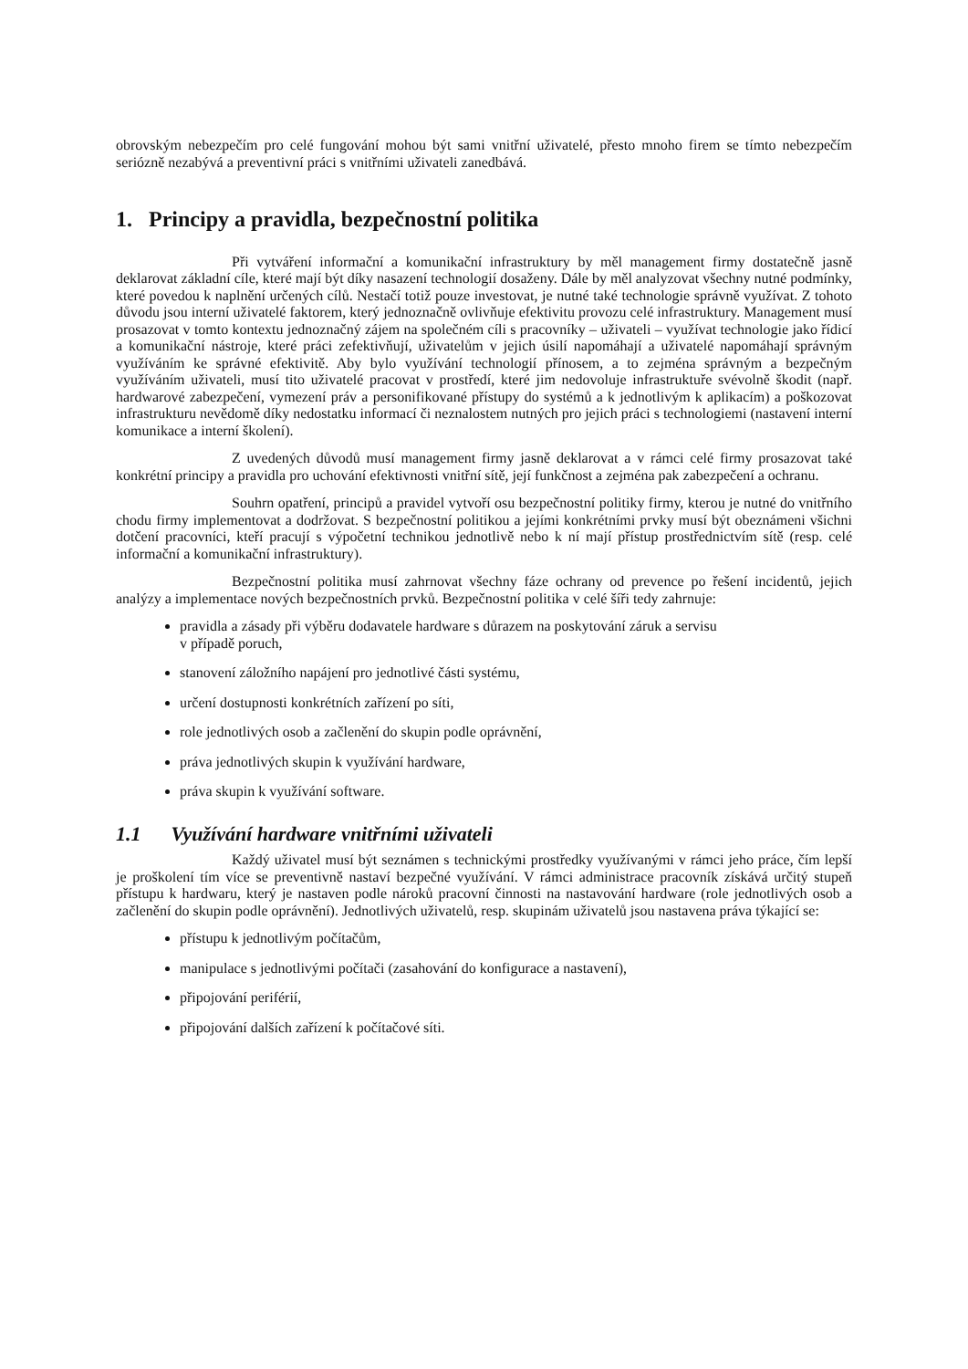obrovským nebezpečím pro celé fungování mohou být sami vnitřní uživatelé, přesto mnoho firem se tímto nebezpečím seriózně nezabývá a preventivní práci s vnitřními uživateli zanedbává.
1. Principy a pravidla, bezpečnostní politika
Při vytváření informační a komunikační infrastruktury by měl management firmy dostatečně jasně deklarovat základní cíle, které mají být díky nasazení technologií dosaženy. Dále by měl analyzovat všechny nutné podmínky, které povedou k naplnění určených cílů. Nestačí totiž pouze investovat, je nutné také technologie správně využívat. Z tohoto důvodu jsou interní uživatelé faktorem, který jednoznačně ovlivňuje efektivitu provozu celé infrastruktury. Management musí prosazovat v tomto kontextu jednoznačný zájem na společném cíli s pracovníky – uživateli – využívat technologie jako řídicí a komunikační nástroje, které práci zefektivňují, uživatelům v jejich úsilí napomáhají a uživatelé napomáhají správným využíváním ke správné efektivitě. Aby bylo využívání technologií přínosem, a to zejména správným a bezpečným využíváním uživateli, musí tito uživatelé pracovat v prostředí, které jim nedovoluje infrastruktuře svévolně škodit (např. hardwarové zabezpečení, vymezení práv a personifikované přístupy do systémů a k jednotlivým k aplikacím) a poškozovat infrastrukturu nevědomě díky nedostatku informací či neznalostem nutných pro jejich práci s technologiemi (nastavení interní komunikace a interní školení).
Z uvedených důvodů musí management firmy jasně deklarovat a v rámci celé firmy prosazovat také konkrétní principy a pravidla pro uchování efektivnosti vnitřní sítě, její funkčnost a zejména pak zabezpečení a ochranu.
Souhrn opatření, principů a pravidel vytvoří osu bezpečnostní politiky firmy, kterou je nutné do vnitřního chodu firmy implementovat a dodržovat. S bezpečnostní politikou a jejími konkrétními prvky musí být obeznámeni všichni dotčení pracovníci, kteří pracují s výpočetní technikou jednotlivě nebo k ní mají přístup prostřednictvím sítě (resp. celé informační a komunikační infrastruktury).
Bezpečnostní politika musí zahrnovat všechny fáze ochrany od prevence po řešení incidentů, jejich analýzy a implementace nových bezpečnostních prvků. Bezpečnostní politika v celé šíři tedy zahrnuje:
pravidla a zásady při výběru dodavatele hardware s důrazem na poskytování záruk a servisu
v případě poruch,
stanovení záložního napájení pro jednotlivé části systému,
určení dostupnosti konkrétních zařízení po síti,
role jednotlivých osob a začlenění do skupin podle oprávnění,
práva jednotlivých skupin k využívání hardware,
práva skupin k využívání software.
1.1 Využívání hardware vnitřními uživateli
Každý uživatel musí být seznámen s technickými prostředky využívanými v rámci jeho práce, čím lepší je proškolení tím více se preventivně nastaví bezpečné využívání. V rámci administrace pracovník získává určitý stupeň přístupu k hardwaru, který je nastaven podle nároků pracovní činnosti na nastavování hardware (role jednotlivých osob a začlenění do skupin podle oprávnění). Jednotlivých uživatelů, resp. skupinám uživatelů jsou nastavena práva týkající se:
přístupu k jednotlivým počítačům,
manipulace s jednotlivými počítači (zasahování do konfigurace a nastavení),
připojování periférií,
připojování dalších zařízení k počítačové síti.